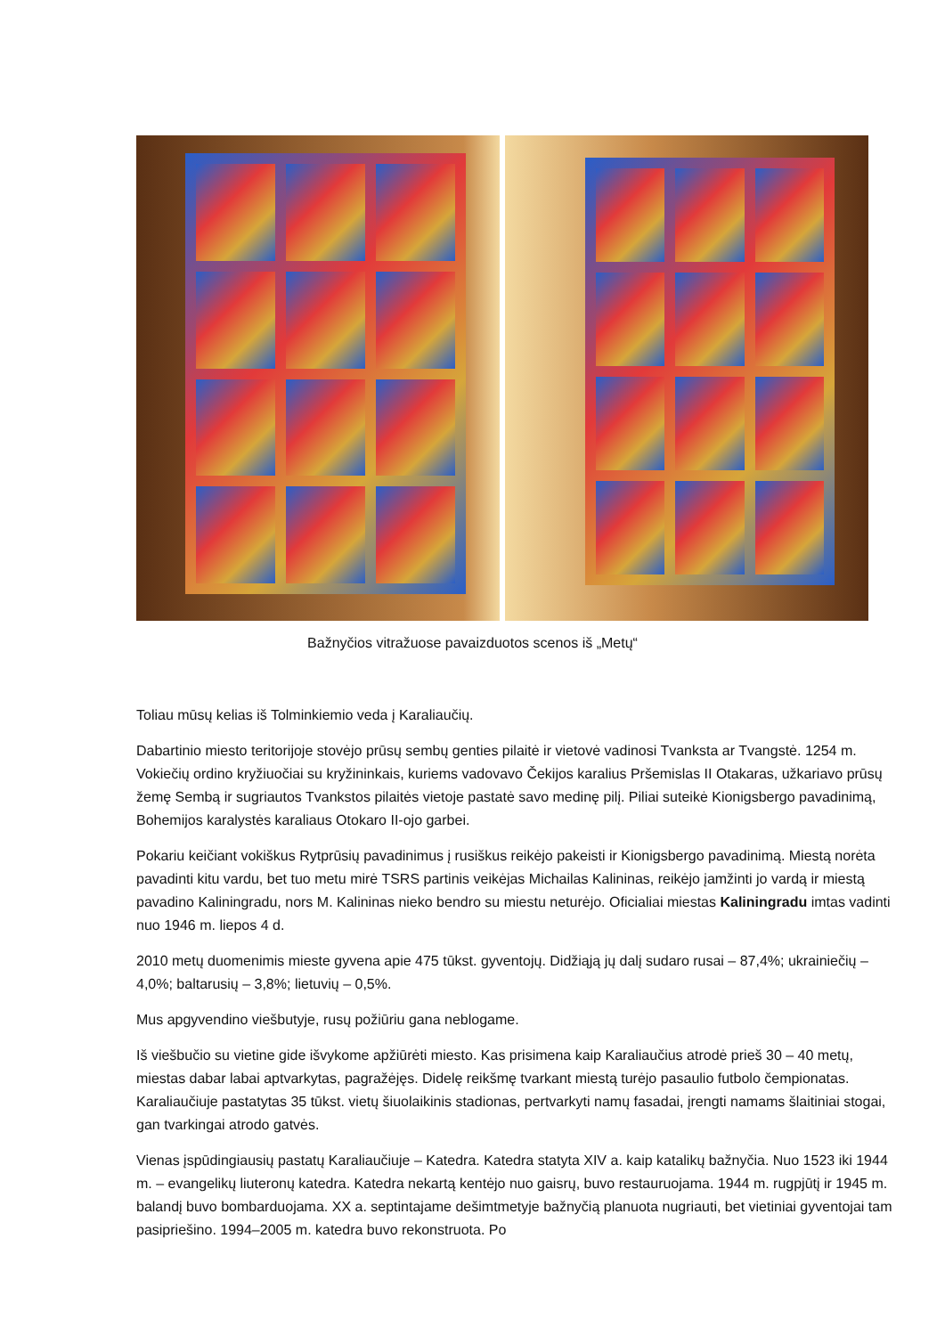Bažnyčios vitražuose pavaizduotos scenos iš „Metų“
Toliau mūsų kelias iš Tolminkiemio veda į Karaliaučių.
Dabartinio miesto teritorijoje stovėjo prūsų sembų genties pilaitė ir vietovė vadinosi Tvanksta ar Tvangstė. 1254 m. Vokiečių ordino kryžiuočiai su kryžininkais, kuriems vadovavo Čekijos karalius Pršemislas II Otakaras, užkariavo prūsų žemę Sembą ir sugriautos Tvankstos pilaitės vietoje pastatė savo medinę pilį. Piliai suteikė Kionigsbergo pavadinimą, Bohemijos karalystės karaliaus Otokaro II-ojo garbei.
Pokariu keičiant vokiškus Rytprūsių pavadinimus į rusiškus reikėjo pakeisti ir Kionigsbergo pavadinimą. Miestą norėta pavadinti kitu vardu, bet tuo metu mirė TSRS partinis veikėjas Michailas Kalininas, reikėjo įamžinti jo vardą ir miestą pavadino Kaliningradu, nors M. Kalininas nieko bendro su miestu neturėjo. Oficialiai miestas Kaliningradu imtas vadinti nuo 1946 m. liepos 4 d.
2010 metų duomenimis mieste gyvena apie 475 tūkst. gyventojų. Didžiąją jų dalį sudaro rusai – 87,4%; ukrainiečių – 4,0%; baltarusių – 3,8%; lietuvių – 0,5%.
Mus apgyvendino viešbutyje, rusų požiūriu gana neblogame.
Iš viešbučio su vietine gide išvykome apžiūrėti miesto. Kas prisimena kaip Karaliaučius atrodė prieš 30 – 40 metų, miestas dabar labai aptvarkytas, pagražėjęs. Didelę reikšmę tvarkant miestą turėjo pasaulio futbolo čempionatas. Karaliaučiuje pastatytas 35 tūkst. vietų šiuolaikinis stadionas, pertvarkyti namų fasadai, įrengti namams šlaitiniai stogai, gan tvarkingai atrodo gatvės.
Vienas įspūdingiausių pastatų Karaliaučiuje – Katedra. Katedra statyta XIV a. kaip katalikų bažnyčia. Nuo 1523 iki 1944 m. – evangelikų liuteronų katedra. Katedra nekartą kentėjo nuo gaisrų, buvo restauruojama. 1944 m. rugpjūtį ir 1945 m. balandį buvo bombarduojama. XX a. septintajame dešimtmetyje bažnyčią planuota nugriauti, bet vietiniai gyventojai tam pasipriešino. 1994–2005 m. katedra buvo rekonstruota. Po